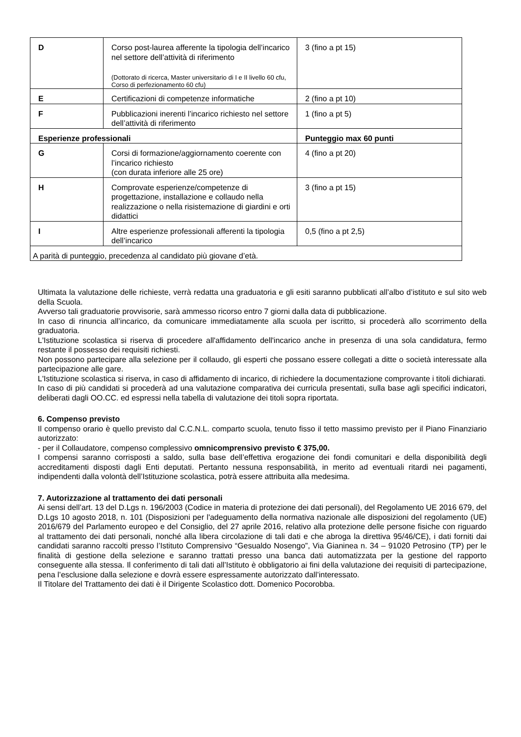| D | Corso post-laurea afferente la tipologia dell’incarico nel settore dell’attività di riferimento (Dottorato di ricerca, Master universitario di I e II livello 60 cfu, Corso di perfezionamento 60 cfu) | 3 (fino a pt 15) |
| E | Certificazioni di competenze informatiche | 2 (fino a pt 10) |
| F | Pubblicazioni inerenti l’incarico richiesto nel settore dell’attività di riferimento | 1 (fino a pt 5) |
| Esperienze professionali | | Punteggio max 60 punti |
| G | Corsi di formazione/aggiornamento coerente con l’incarico richiesto (con durata inferiore alle 25 ore) | 4 (fino a pt 20) |
| H | Comprovate esperienze/competenze di progettazione, installazione e collaudo nella realizzazione o nella risistemazione di giardini e orti didattici | 3 (fino a pt 15) |
| I | Altre esperienze professionali afferenti la tipologia dell’incarico | 0,5 (fino a pt 2,5) |
| A parità di punteggio, precedenza al candidato più giovane d’età. | | |
Ultimata la valutazione delle richieste, verrà redatta una graduatoria e gli esiti saranno pubblicati all’albo d’istituto e sul sito web della Scuola.
Avverso tali graduatorie provvisorie, sarà ammesso ricorso entro 7 giorni dalla data di pubblicazione.
In caso di rinuncia all’incarico, da comunicare immediatamente alla scuola per iscritto, si procederà allo scorrimento della graduatoria.
L'Istituzione scolastica si riserva di procedere all'affidamento dell'incarico anche in presenza di una sola candidatura, fermo restante il possesso dei requisiti richiesti.
Non possono partecipare alla selezione per il collaudo, gli esperti che possano essere collegati a ditte o società interessate alla partecipazione alle gare.
L'Istituzione scolastica si riserva, in caso di affidamento di incarico, di richiedere la documentazione comprovante i titoli dichiarati.
In caso di più candidati si procederà ad una valutazione comparativa dei curricula presentati, sulla base agli specifici indicatori, deliberati dagli OO.CC. ed espressi nella tabella di valutazione dei titoli sopra riportata.
6. Compenso previsto
Il compenso orario è quello previsto dal C.C.N.L. comparto scuola, tenuto fisso il tetto massimo previsto per il Piano Finanziario autorizzato:
- per il Collaudatore, compenso complessivo omnicomprensivo previsto € 375,00.
I compensi saranno corrisposti a saldo, sulla base dell’effettiva erogazione dei fondi comunitari e della disponibilità degli accreditamenti disposti dagli Enti deputati. Pertanto nessuna responsabilità, in merito ad eventuali ritardi nei pagamenti, indipendenti dalla volontà dell’Istituzione scolastica, potrà essere attribuita alla medesima.
7. Autorizzazione al trattamento dei dati personali
Ai sensi dell’art. 13 del D.Lgs n. 196/2003 (Codice in materia di protezione dei dati personali), del Regolamento UE 2016 679, del D.Lgs 10 agosto 2018, n. 101 (Disposizioni per l'adeguamento della normativa nazionale alle disposizioni del regolamento (UE) 2016/679 del Parlamento europeo e del Consiglio, del 27 aprile 2016, relativo alla protezione delle persone fisiche con riguardo al trattamento dei dati personali, nonché alla libera circolazione di tali dati e che abroga la direttiva 95/46/CE), i dati forniti dai candidati saranno raccolti presso l’Istituto Comprensivo “Gesualdo Nosengo”, Via Gianinea n. 34 – 91020 Petrosino (TP) per le finalità di gestione della selezione e saranno trattati presso una banca dati automatizzata per la gestione del rapporto conseguente alla stessa. Il conferimento di tali dati all’Istituto è obbligatorio ai fini della valutazione dei requisiti di partecipazione, pena l’esclusione dalla selezione e dovrà essere espressamente autorizzato dall’interessato.
Il Titolare del Trattamento dei dati è il Dirigente Scolastico dott. Domenico Pocorobba.